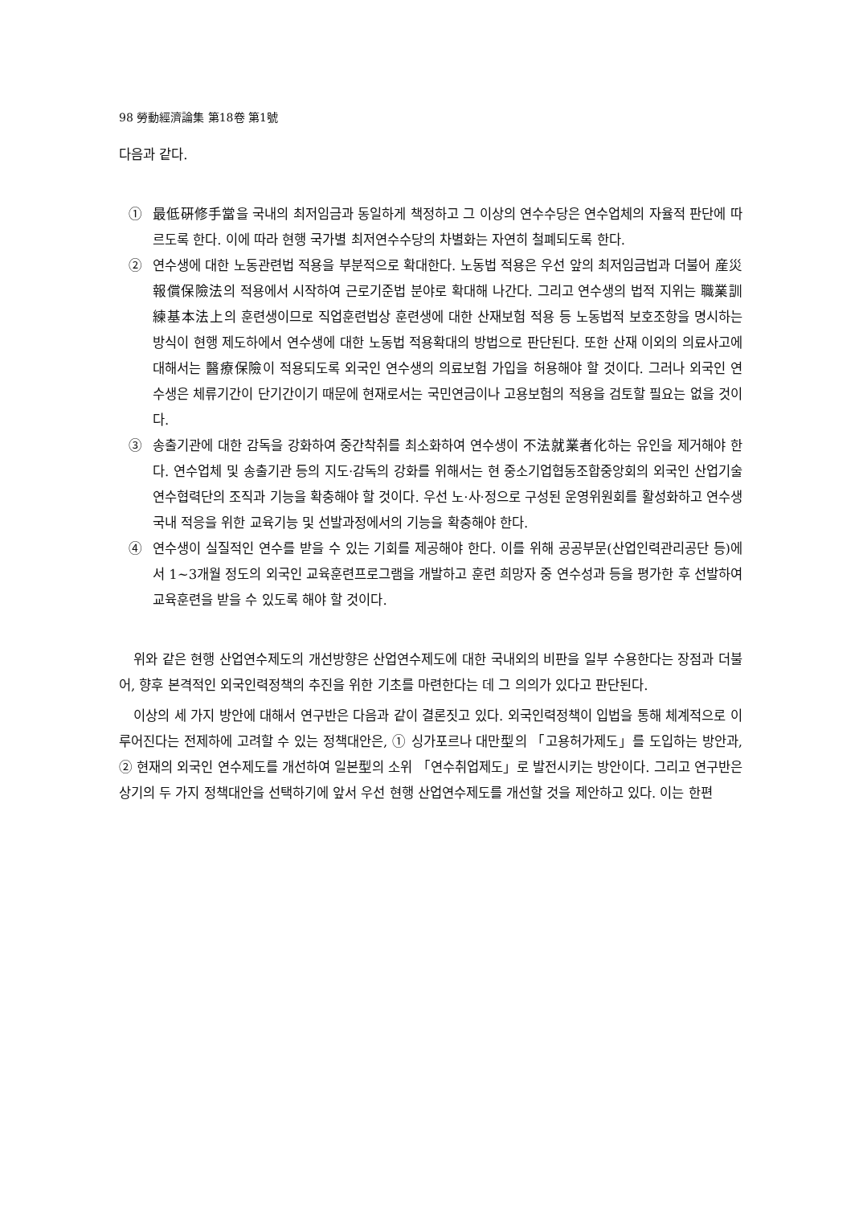98 勞動經濟論集 第18卷 第1號
다음과 같다.
① 最低硏修手當을 국내의 최저임금과 동일하게 책정하고 그 이상의 연수수당은 연수업체의 자율적 판단에 따르도록 한다. 이에 따라 현행 국가별 최저연수수당의 차별화는 자연히 철폐되도록 한다.
② 연수생에 대한 노동관련법 적용을 부분적으로 확대한다. 노동법 적용은 우선 앞의 최저임금법과 더불어 産災報償保險法의 적용에서 시작하여 근로기준법 분야로 확대해 나간다. 그리고 연수생의 법적 지위는 職業訓練基本法上의 훈련생이므로 직업훈련법상 훈련생에 대한 산재보험 적용 등 노동법적 보호조항을 명시하는 방식이 현행 제도하에서 연수생에 대한 노동법 적용확대의 방법으로 판단된다. 또한 산재 이외의 의료사고에 대해서는 醫療保險이 적용되도록 외국인 연수생의 의료보험 가입을 허용해야 할 것이다. 그러나 외국인 연수생은 체류기간이 단기간이기 때문에 현재로서는 국민연금이나 고용보험의 적용을 검토할 필요는 없을 것이다.
③ 송출기관에 대한 감독을 강화하여 중간착취를 최소화하여 연수생이 不法就業者化하는 유인을 제거해야 한다. 연수업체 및 송출기관 등의 지도·감독의 강화를 위해서는 현 중소기업협동조합중앙회의 외국인 산업기술연수협력단의 조직과 기능을 확충해야 할 것이다. 우선 노·사·정으로 구성된 운영위원회를 활성화하고 연수생 국내 적응을 위한 교육기능 및 선발과정에서의 기능을 확충해야 한다.
④ 연수생이 실질적인 연수를 받을 수 있는 기회를 제공해야 한다. 이를 위해 공공부문(산업인력관리공단 등)에서 1~3개월 정도의 외국인 교육훈련프로그램을 개발하고 훈련 희망자 중 연수성과 등을 평가한 후 선발하여 교육훈련을 받을 수 있도록 해야 할 것이다.
위와 같은 현행 산업연수제도의 개선방향은 산업연수제도에 대한 국내외의 비판을 일부 수용한다는 장점과 더불어, 향후 본격적인 외국인력정책의 추진을 위한 기초를 마련한다는 데 그 의의가 있다고 판단된다.
이상의 세 가지 방안에 대해서 연구반은 다음과 같이 결론짓고 있다. 외국인력정책이 입법을 통해 체계적으로 이루어진다는 전제하에 고려할 수 있는 정책대안은, ① 싱가포르나 대만型의 「고용허가제도」를 도입하는 방안과, ② 현재의 외국인 연수제도를 개선하여 일본型의 소위 「연수취업제도」로 발전시키는 방안이다. 그리고 연구반은 상기의 두 가지 정책대안을 선택하기에 앞서 우선 현행 산업연수제도를 개선할 것을 제안하고 있다. 이는 한편